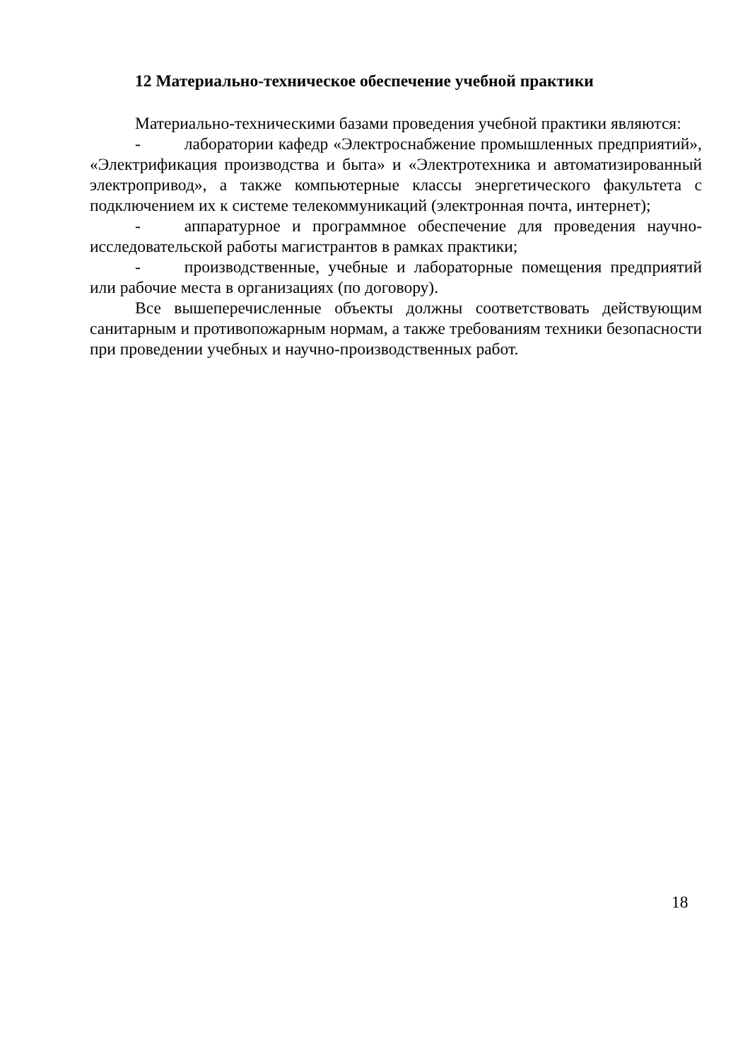12 Материально-техническое обеспечение учебной практики
Материально-техническими базами проведения учебной практики являются:
- лаборатории кафедр «Электроснабжение промышленных предприятий», «Электрификация производства и быта» и «Электротехника и автоматизированный электропривод», а также компьютерные классы энергетического факультета с подключением их к системе телекоммуникаций (электронная почта, интернет);
- аппаратурное и программное обеспечение для проведения научно-исследовательской работы магистрантов в рамках практики;
- производственные, учебные и лабораторные помещения предприятий или рабочие места в организациях (по договору).
Все вышеперечисленные объекты должны соответствовать действующим санитарным и противопожарным нормам, а также требованиям техники безопасности при проведении учебных и научно-производственных работ.
18